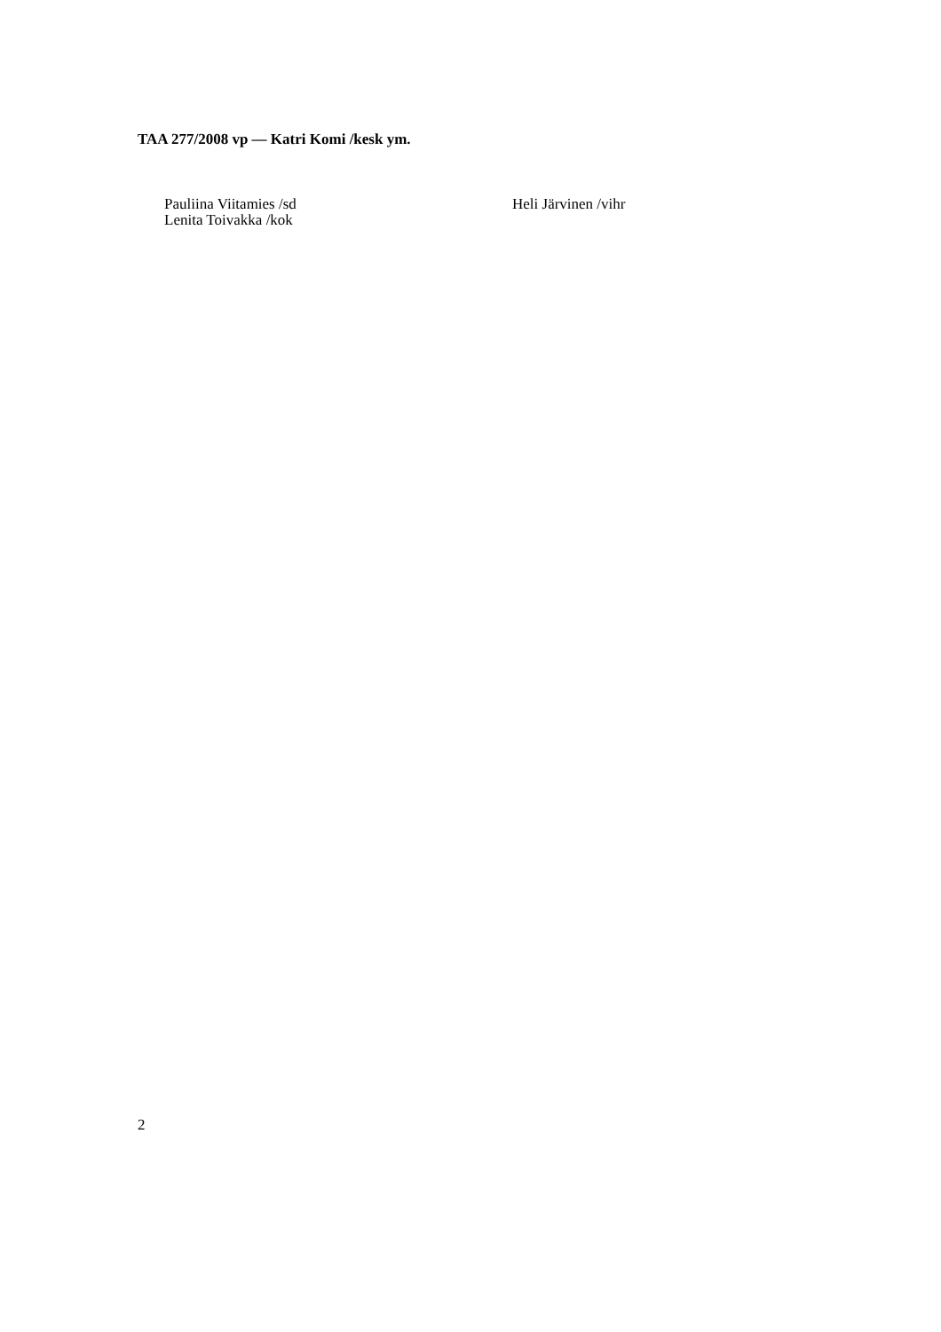TAA 277/2008 vp — Katri Komi /kesk ym.
Pauliina Viitamies /sd
Lenita Toivakka /kok
Heli Järvinen /vihr
2